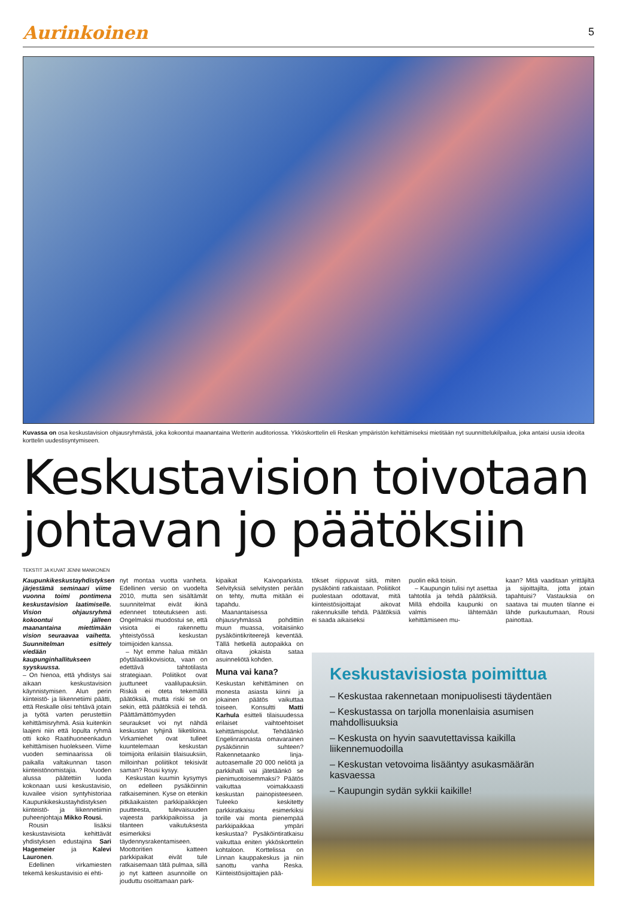Aurinkoinen
5
Kuvassa on osa keskustavision ohjausryhmästä, joka kokoontui maanantaina Wetterin auditoriossa. Ykköskorttelin eli Reskan ympäristön kehittämiseksi mietitään nyt suunnittelukilpailua, joka antaisi uusia ideoita korttelin uudestisyntymiseen.
Keskustavision toivotaan johtavan jo päätöksiin
TEKSTIT JA KUVAT JENNI MANKONEN
Kaupunkikeskustayhdistyksen järjestämä seminaari viime vuonna toimi pontimena keskustavision laatimiselle. Vision ohjausryhmä kokoontui jälleen maanantaina miettimään vision seuraavaa vaihetta. Suunnitelman esittely viedään kaupunginhallitukseen syyskuussa.
– On hienoa, että yhdistys sai aikaan keskustavision käynnistymisen. Alun perin kiinteistö- ja liikennetiimi päätti, että Reskalle olisi tehtävä jotain ja työtä varten perustettiin kehittämisryhmä. Asia kuitenkin laajeni niin että lopulta ryhmä otti koko Raatihuoneenkadun kehittämisen huolekseen. Viime vuoden seminaarissa oli paikalla valtakunnan tason kiinteistönomistajia. Vuoden alussa päätettiin luoda kokonaan uusi keskustavisio, kuvailee vision syntyhistoriaa Kaupunkikeskustayhdistyksen kiinteistö- ja liikennetiimin puheenjohtaja Mikko Rousi.
Rousin lisäksi keskustavisiota kehittävät yhdistyksen edustajina Sari Hagemeier ja Kalevi Lauronen.
Edellinen virkamiesten tekemä keskustavisio ei ehti-
nyt montaa vuotta vanheta. Edellinen versio on vuodelta 2010, mutta sen sisältämät suunnitelmat eivät ikinä edenneet toteutukseen asti. Ongelmaksi muodostui se, että visiota ei rakennettu yhteistyössä keskustan toimijoiden kanssa.
– Nyt emme halua mitään pöytälaatikkovisiota, vaan on edettävä tahtotilasta strategiaan. Poliitikot ovat juuttuneet vaalilupauksiin. Riskiä ei oteta tekemällä päätöksiä, mutta riski se on sekin, että päätöksiä ei tehdä. Päättämättömyyden seuraukset voi nyt nähdä keskustan tyhjinä liiketiloina. Virkamiehet ovat tulleet kuuntelemaan keskustan toimijoita erilaisiin tilaisuuksiin, milloinhan poliitikot tekisivät saman? Rousi kysyy.
Keskustan kuumin kysymys on edelleen pysäköinnin ratkaiseminen. Kyse on etenkin pitkäaikaisten parkkipaikkojen puutteesta, tulevaisuuden vajeesta parkkipaikoissa ja tilanteen vaikutuksesta esimerkiksi täydennysrakentamiseen. Moottoritien katteen parkkipaikat eivät tule ratkaisemaan tätä pulmaa, sillä jo nyt katteen asunnoille on jouduttu osoittamaan park-
kipaikat Kaivoparkista. Selvityksiä selvitysten perään on tehty, mutta mitään ei tapahdu.
Maanantaisessa ohjausryhmässä pohdittiin muun muassa, voitaisiinko pysäköintikriteerejä keventää. Tällä hetkellä autopaikka on oltava jokaista sataa asuinneliötä kohden.
Muna vai kana?
Keskustan kehittäminen on monesta asiasta kiinni ja jokainen päätös vaikuttaa toiseen. Konsultti Matti Karhula esitteli tilaisuudessa erilaiset vaihtoehtoiset kehittämispolut. Tehdäänkö Engelinrannasta omavarainen pysäköinnin suhteen? Rakennetaanko linja-autoasemalle 20 000 neliötä ja parkkihalli vai jätetäänkö se pienimuotoisemmaksi? Päätös vaikuttaa voimakkaasti keskustan painopisteeseen. Tuleeko keskitetty parkkiratkaisu esimerkiksi torille vai monta pienempää parkkipaikkaa ympäri keskustaa? Pysäköintiratkaisu vaikuttaa eniten ykköskorttelin kohtaloon. Korttelissa on Linnan kauppakeskus ja niin sanottu vanha Reska. Kiinteistösijoittajien pää-
tökset riippuvat siitä, miten pysäköinti ratkaistaan. Poliitikot puolestaan odottavat, mitä kiinteistösijoittajat aikovat rakennuksille tehdä. Päätöksiä ei saada aikaiseksi
puolin eikä toisin.
– Kaupungin tulisi nyt asettaa tahtotila ja tehdä päätöksiä. Millä ehdoilla kaupunki on valmis lähtemään kehittämiseen mu-
kaan? Mitä vaaditaan yrittäjiltä ja sijoittajilta, jotta jotain tapahtuisi? Vastauksia on saatava tai muuten tilanne ei lähde purkautumaan, Rousi painottaa.
Keskustavisiosta poimittua
– Keskustaa rakennetaan monipuolisesti täydentäen
– Keskustassa on tarjolla monenlaisia asumisen mahdollisuuksia
– Keskusta on hyvin saavutettavissa kaikilla liikennemuodoilla
– Keskustan vetovoima lisääntyy asukasmäärän kasvaessa
– Kaupungin sydän sykkii kaikille!